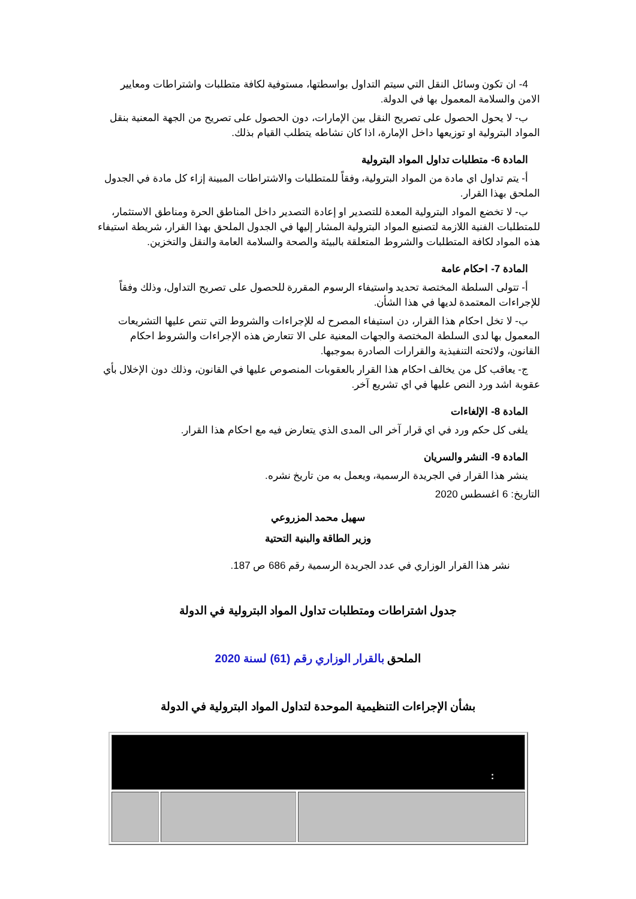4- ان تكون وسائل النقل التي سيتم التداول بواسطتها، مستوفية لكافة متطلبات واشتراطات ومعايير الامن والسلامة المعمول بها في الدولة.
ب- لا يحول الحصول على تصريح النقل بين الإمارات، دون الحصول على تصريح من الجهة المعنية بنقل المواد البترولية او توزيعها داخل الإمارة، اذا كان نشاطه يتطلب القيام بذلك.
المادة 6- متطلبات تداول المواد البترولية
أ- يتم تداول اي مادة من المواد البترولية، وفقاً للمتطلبات والاشتراطات المبينة إزاء كل مادة في الجدول الملحق بهذا القرار.
ب- لا تخضع المواد البترولية المعدة للتصدير او إعادة التصدير داخل المناطق الحرة ومناطق الاستثمار، للمتطلبات الفنية اللازمة لتصنيع المواد البترولية المشار إليها في الجدول الملحق بهذا القرار، شريطة استيفاء هذه المواد لكافة المتطلبات والشروط المتعلقة بالبيئة والصحة والسلامة العامة والنقل والتخزين.
المادة 7- احكام عامة
أ- تتولى السلطة المختصة تحديد واستيفاء الرسوم المقررة للحصول على تصريح التداول، وذلك وفقاً للإجراءات المعتمدة لديها في هذا الشأن.
ب- لا تخل احكام هذا القرار، دن استيفاء المصرح له للإجراءات والشروط التي تنص عليها التشريعات المعمول بها لدى السلطة المختصة والجهات المعنية على الا تتعارض هذه الإجراءات والشروط احكام القانون، ولائحته التنفيذية والقرارات الصادرة بموجبها.
ج- يعاقب كل من يخالف احكام هذا القرار بالعقوبات المنصوص عليها في القانون، وذلك دون الإخلال بأي عقوبة اشد ورد النص عليها في اي تشريع آخر.
المادة 8- الإلغاءات
يلغى كل حكم ورد في اي قرار آخر الى المدى الذي يتعارض فيه مع احكام هذا القرار.
المادة 9- النشر والسريان
ينشر هذا القرار في الجريدة الرسمية، ويعمل به من تاريخ نشره.
التاريخ: 6 اغسطس 2020
سهيل محمد المزروعي
وزير الطاقة والبنية التحتية
نشر هذا القرار الوزاري في عدد الجريدة الرسمية رقم 686 ص 187.
جدول اشتراطات ومتطلبات تداول المواد البترولية في الدولة
الملحق بالقرار الوزاري رقم (61) لسنة 2020
بشأن الإجراءات التنظيمية الموحدة لتداول المواد البترولية في الدولة
| : | | |